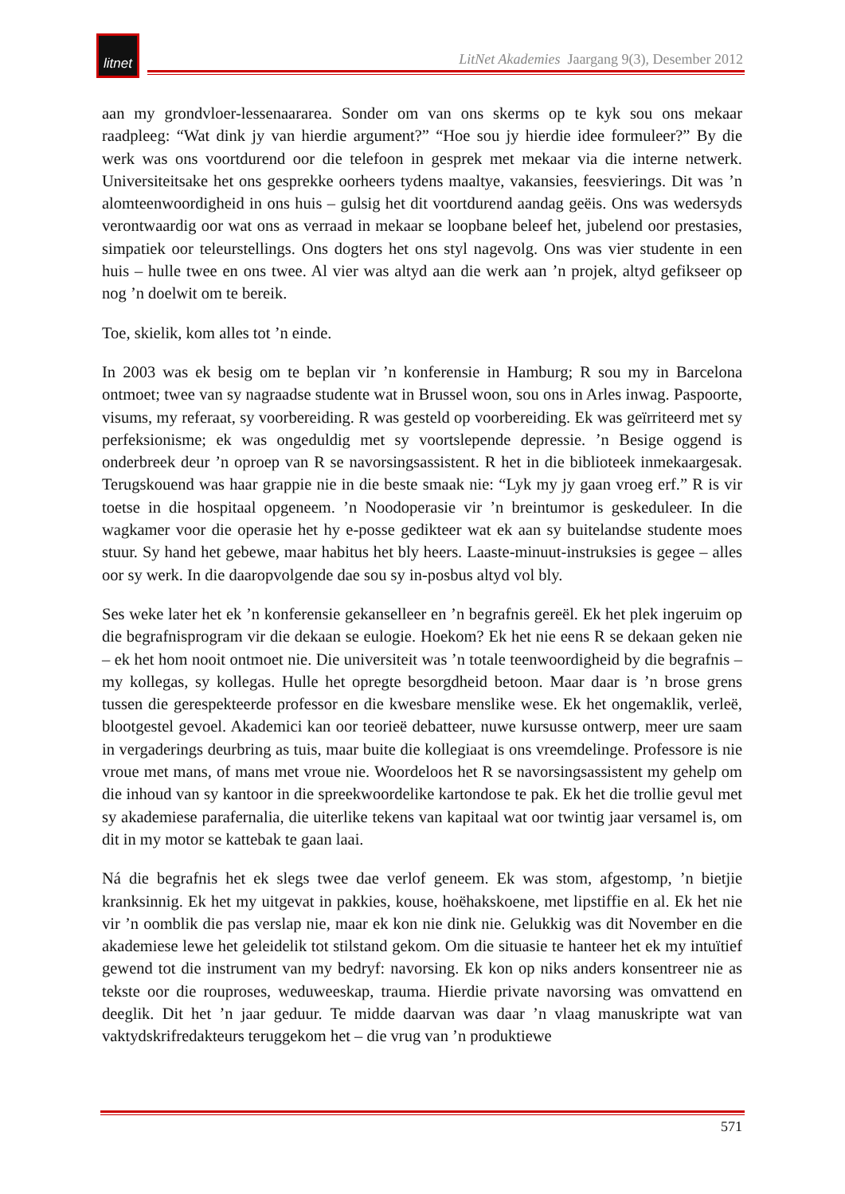litnet
LitNet Akademies Jaargang 9(3), Desember 2012
aan my grondvloer-lessenaararea. Sonder om van ons skerms op te kyk sou ons mekaar raadpleeg: “Wat dink jy van hierdie argument?” “Hoe sou jy hierdie idee formuleer?” By die werk was ons voortdurend oor die telefoon in gesprek met mekaar via die interne netwerk. Universiteitsake het ons gesprekke oorheers tydens maaltye, vakansies, feesvierings. Dit was ’n alomteenwoordigheid in ons huis – gulsig het dit voortdurend aandag geëis. Ons was wedersyds verontwaardig oor wat ons as verraad in mekaar se loopbane beleef het, jubelend oor prestasies, simpatiek oor teleurstellings. Ons dogters het ons styl nagevolg. Ons was vier studente in een huis – hulle twee en ons twee. Al vier was altyd aan die werk aan ’n projek, altyd gefikseer op nog ’n doelwit om te bereik.
Toe, skielik, kom alles tot ’n einde.
In 2003 was ek besig om te beplan vir ’n konferensie in Hamburg; R sou my in Barcelona ontmoet; twee van sy nagraadse studente wat in Brussel woon, sou ons in Arles inwag. Paspoorte, visums, my referaat, sy voorbereiding. R was gesteld op voorbereiding. Ek was geïrriteerd met sy perfeksionisme; ek was ongeduldig met sy voortslepende depressie. ’n Besige oggend is onderbreek deur ’n oproep van R se navorsingsassistent. R het in die biblioteek inmekaargesak. Terugskouend was haar grappie nie in die beste smaak nie: “Lyk my jy gaan vroeg erf.” R is vir toetse in die hospitaal opgeneem. ’n Noodoperasie vir ’n breintumor is geskeduleer. In die wagkamer voor die operasie het hy e-posse gedikteer wat ek aan sy buitelandse studente moes stuur. Sy hand het gebewe, maar habitus het bly heers. Laaste-minuut-instruksies is gegee – alles oor sy werk. In die daaropvolgende dae sou sy in-posbus altyd vol bly.
Ses weke later het ek ’n konferensie gekanselleer en ’n begrafnis gereël. Ek het plek ingeruim op die begrafnisprogram vir die dekaan se eulogie. Hoekom? Ek het nie eens R se dekaan geken nie – ek het hom nooit ontmoet nie. Die universiteit was ’n totale teenwoordigheid by die begrafnis – my kollegas, sy kollegas. Hulle het opregte besorgdheid betoon. Maar daar is ’n brose grens tussen die gerespekteerde professor en die kwesbare menslike wese. Ek het ongemaklik, verleë, blootgestel gevoel. Akademici kan oor teorieë debatteer, nuwe kursusse ontwerp, meer ure saam in vergaderings deurbring as tuis, maar buite die kollegiaat is ons vreemdelinge. Professore is nie vroue met mans, of mans met vroue nie. Woordeloos het R se navorsingsassistent my gehelp om die inhoud van sy kantoor in die spreekwoordelike kartondose te pak. Ek het die trollie gevul met sy akademiese parafernalia, die uiterlike tekens van kapitaal wat oor twintig jaar versamel is, om dit in my motor se kattebak te gaan laai.
Ná die begrafnis het ek slegs twee dae verlof geneem. Ek was stom, afgestomp, ’n bietjie kranksinnig. Ek het my uitgevat in pakkies, kouse, hoëhakskoene, met lipstiffie en al. Ek het nie vir ’n oomblik die pas verslap nie, maar ek kon nie dink nie. Gelukkig was dit November en die akademiese lewe het geleidelik tot stilstand gekom. Om die situasie te hanteer het ek my intuïtief gewend tot die instrument van my bedryf: navorsing. Ek kon op niks anders konsentreer nie as tekste oor die rouproses, weduweeskap, trauma. Hierdie private navorsing was omvattend en deeglik. Dit het ’n jaar geduur. Te midde daarvan was daar ’n vlaag manuskripte wat van vaktydskrifredakteurs teruggekom het – die vrug van ’n produktiewe
571